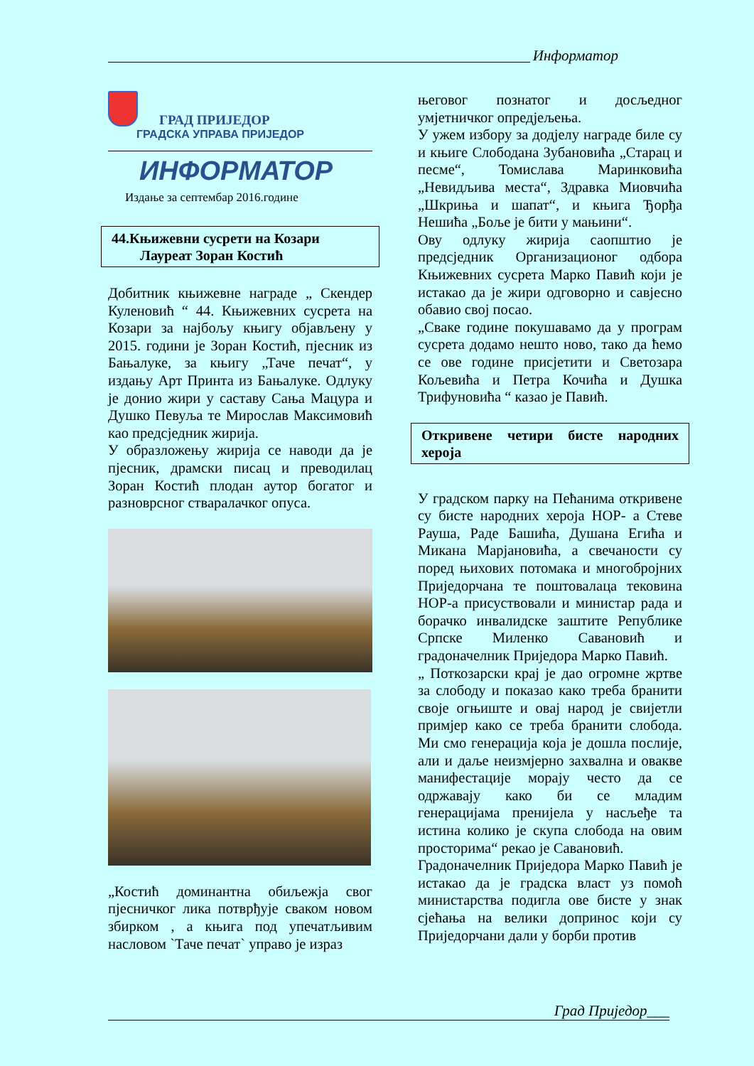Информатор
ГРАД ПРИЈЕДОР
ГРАДСКА УПРАВА ПРИЈЕДОР
ИНФОРМАТОР
Издање за септембар 2016.године
44.Књижевни сусрети на Козари
Лауреат Зоран Костић
Добитник књижевне награде „ Скендер Куленовић “ 44. Књижевних сусрета на Козари за најбољу књигу објављену у 2015. години је Зоран Костић, пјесник из Бањалуке, за књигу „Таче печат“, у издању Арт Принта из Бањалуке. Одлуку је донио жири у саставу Сања Мацура и Душко Певуља те Мирослав Максимовић као предсједник жирија.
У образложењу жирија се наводи да је пјесник, драмски писац и преводилац Зоран Костић плодан аутор богатог и разноврсног стваралачког опуса.
„Костић доминантна обиљежја свог пјесничког лика потврђује сваком новом збирком , а књига под упечатљивим насловом `Таче печат` управо је израз
његовог познатог и досљедног умјетничког опредјељења.
У ужем избору за додјелу награде биле су и књиге Слободана Зубановића „Старац и песме“, Томислава Маринковића „Невидљива места“, Здравка Миовчића „Шкриња и шапат“, и књига Ђорђа Нешића „Боље је бити у мањини“.
Ову одлуку жирија саопштио је предсједник Организационог одбора Књижевних сусрета Марко Павић који је истакао да је жири одговорно и савјесно обавио свој посао.
„Сваке године покушавамо да у програм сусрета додамо нешто ново, тако да ћемо се ове године присјетити и Светозара Кољевића и Петра Кочића и Душка Трифуновића “ казао је Павић.
Откривене четири бисте народних хероја
У градском парку на Пећанима откривене су бисте народних хероја НОР- а Стеве Рауша, Раде Башића, Душана Егића и Микана Марјановића, а свечаности су поред њихових потомака и многобројних Приједорчана те поштовалаца тековина НОР-а присуствовали и министар рада и борачко инвалидске заштите Републике Српске Миленко Савановић и градоначелник Приједора Марко Павић.
„ Поткозарски крај је дао огромне жртве за слободу и показао како треба бранити своје огњиште и овај народ је свијетли примјер како се треба бранити слобода. Ми смо генерација која је дошла послије, али и даље неизмјерно захвална и овакве манифестације морају често да се одржавају како би се младим генерацијама пренијела у насљеђе та истина колико је скупа слобода на овим просторима“ рекао је Савановић.
Градоначелник Приједора Марко Павић је истакао да је градска власт уз помоћ министарства подигла ове бисте у знак сјећања на велики допринос који су Приједорчани дали у борби против
Град Приједор___